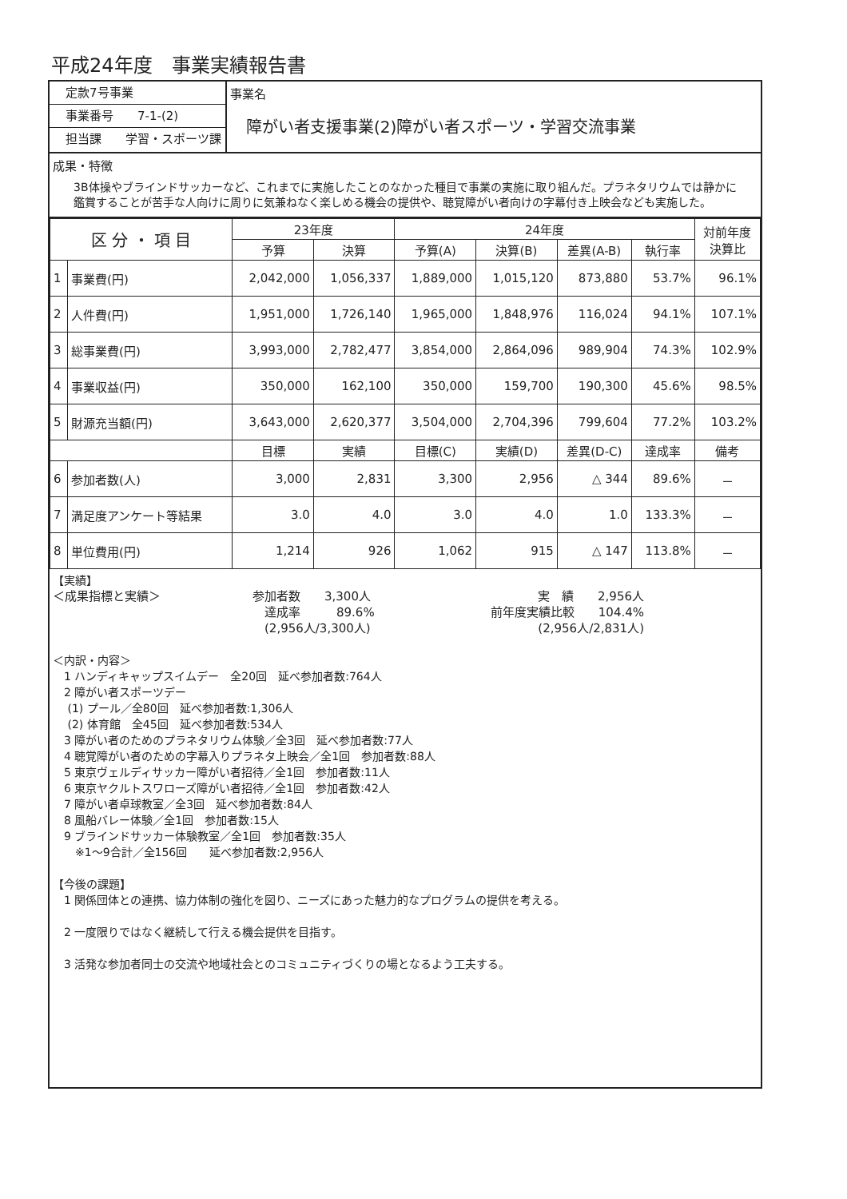平成24年度　事業実績報告書
定款7号事業
事業番号　　7-1-(2)
担当課　　学習・スポーツ課
事業名
障がい者支援事業(2)障がい者スポーツ・学習交流事業
成果・特徴
3B体操やブラインドサッカーなど、これまでに実施したことのなかった種目で事業の実施に取り組んだ。プラネタリウムでは静かに鑑賞することが苦手な人向けに周りに気兼ねなく楽しめる機会の提供や、聴覚障がい者向けの字幕付き上映会なども実施した。
| 区 分 ・ 項 目 | | 23年度 | | 24年度 | | | | 対前年度 決算比 |
| --- | --- | --- | --- | --- | --- | --- | --- | --- |
| | | 予算 | 決算 | 予算(A) | 決算(B) | 差異(A-B) | 執行率 | |
| 1 | 事業費(円) | 2,042,000 | 1,056,337 | 1,889,000 | 1,015,120 | 873,880 | 53.7% | 96.1% |
| 2 | 人件費(円) | 1,951,000 | 1,726,140 | 1,965,000 | 1,848,976 | 116,024 | 94.1% | 107.1% |
| 3 | 総事業費(円) | 3,993,000 | 2,782,477 | 3,854,000 | 2,864,096 | 989,904 | 74.3% | 102.9% |
| 4 | 事業収益(円) | 350,000 | 162,100 | 350,000 | 159,700 | 190,300 | 45.6% | 98.5% |
| 5 | 財源充当額(円) | 3,643,000 | 2,620,377 | 3,504,000 | 2,704,396 | 799,604 | 77.2% | 103.2% |
| | | 目標 | 実績 | 目標(C) | 実績(D) | 差異(D-C) | 達成率 | 備考 |
| 6 | 参加者数(人) | 3,000 | 2,831 | 3,300 | 2,956 | △ 344 | 89.6% | － |
| 7 | 満足度アンケート等結果 | 3.0 | 4.0 | 3.0 | 4.0 | 1.0 | 133.3% | － |
| 8 | 単位費用(円) | 1,214 | 926 | 1,062 | 915 | △ 147 | 113.8% | － |
【実績】
＜成果指標と実績＞
参加者数　　3,300人
　達成率　　　89.6%
　(2,956人/3,300人)
実　績　　2,956人
前年度実績比較　　104.4%
(2,956人/2,831人)
＜内訳・内容＞
　1 ハンディキャップスイムデー　全20回　延べ参加者数:764人
　2 障がい者スポーツデー
　 (1) プール／全80回　延べ参加者数:1,306人
　 (2) 体育館　全45回　延べ参加者数:534人
　3 障がい者のためのプラネタリウム体験／全3回　延べ参加者数:77人
　4 聴覚障がい者のための字幕入りプラネタ上映会／全1回　参加者数:88人
　5 東京ヴェルディサッカー障がい者招待／全1回　参加者数:11人
　6 東京ヤクルトスワローズ障がい者招待／全1回　参加者数:42人
　7 障がい者卓球教室／全3回　延べ参加者数:84人
　8 風船バレー体験／全1回　参加者数:15人
　9 ブラインドサッカー体験教室／全1回　参加者数:35人
　　※1～9合計／全156回　　延べ参加者数:2,956人
【今後の課題】
　1 関係団体との連携、協力体制の強化を図り、ニーズにあった魅力的なプログラムの提供を考える。
　2 一度限りではなく継続して行える機会提供を目指す。
　3 活発な参加者同士の交流や地域社会とのコミュニティづくりの場となるよう工夫する。